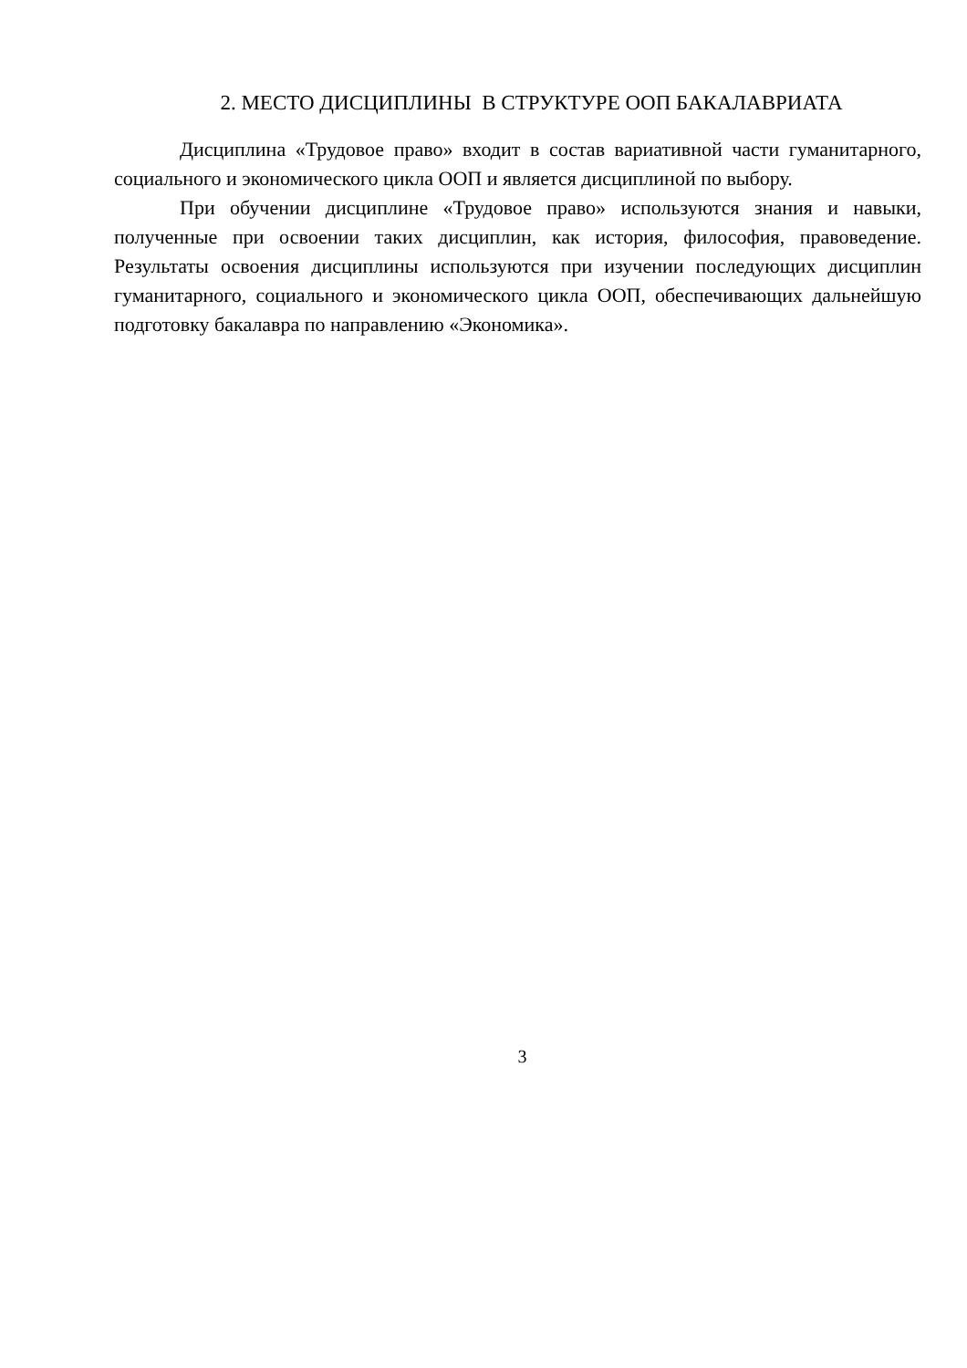2. МЕСТО ДИСЦИПЛИНЫ В СТРУКТУРЕ ООП БАКАЛАВРИАТА
Дисциплина «Трудовое право» входит в состав вариативной части гуманитарного, социального и экономического цикла ООП и является дисциплиной по выбору.
При обучении дисциплине «Трудовое право» используются знания и навыки, полученные при освоении таких дисциплин, как история, философия, правоведение. Результаты освоения дисциплины используются при изучении последующих дисциплин гуманитарного, социального и экономического цикла ООП, обеспечивающих дальнейшую подготовку бакалавра по направлению «Экономика».
3